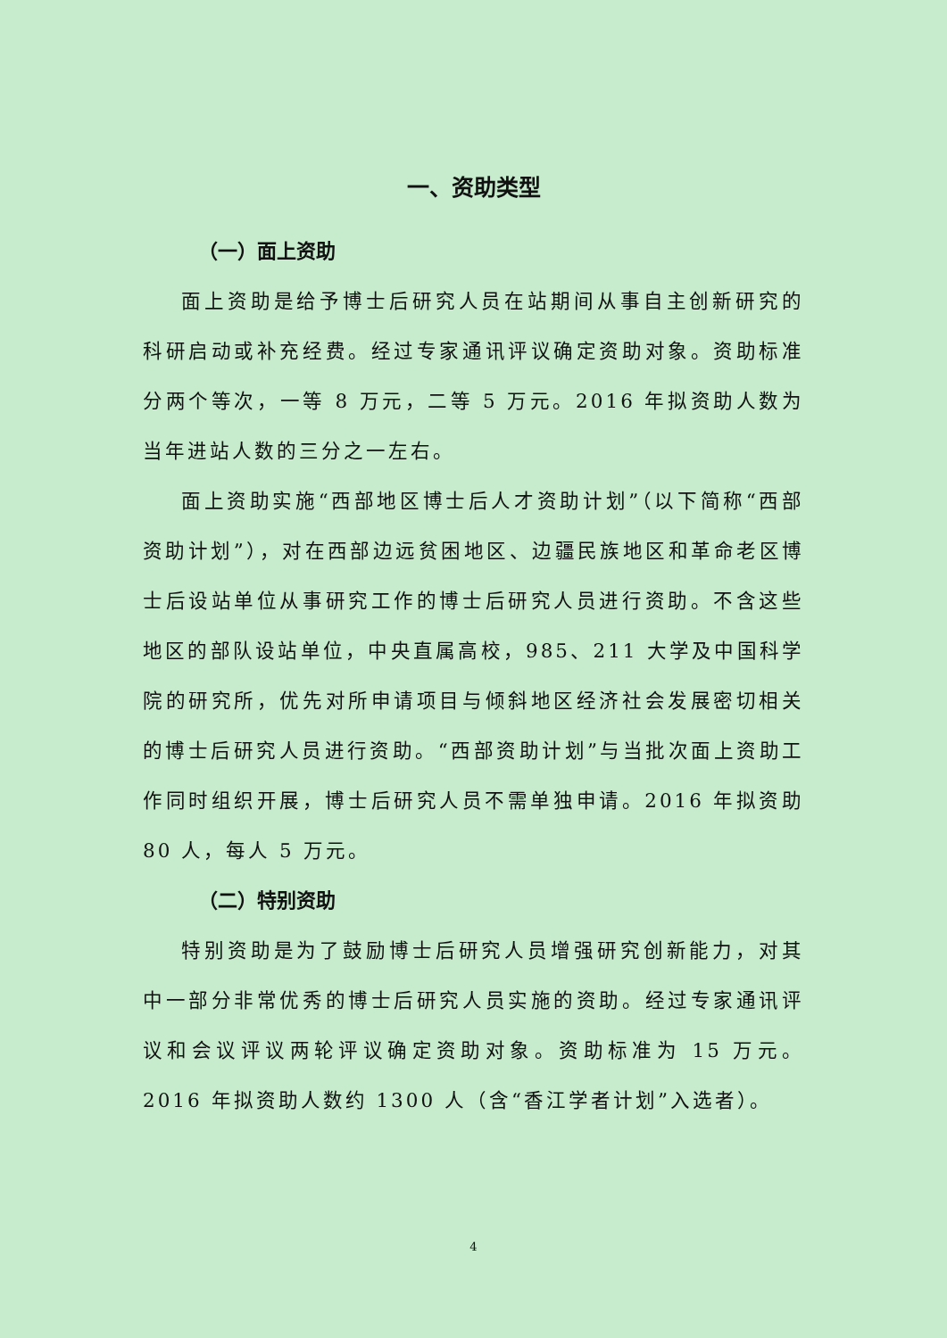一、资助类型
（一）面上资助
面上资助是给予博士后研究人员在站期间从事自主创新研究的科研启动或补充经费。经过专家通讯评议确定资助对象。资助标准分两个等次，一等 8 万元，二等 5 万元。2016 年拟资助人数为当年进站人数的三分之一左右。
面上资助实施“西部地区博士后人才资助计划”（以下简称“西部资助计划”），对在西部边远贫困地区、边疆民族地区和革命老区博士后设站单位从事研究工作的博士后研究人员进行资助。不含这些地区的部队设站单位，中央直属高校，985、211 大学及中国科学院的研究所，优先对所申请项目与倾斜地区经济社会发展密切相关的博士后研究人员进行资助。“西部资助计划”与当批次面上资助工作同时组织开展，博士后研究人员不需单独申请。2016 年拟资助 80 人，每人 5 万元。
（二）特别资助
特别资助是为了鼓励博士后研究人员增强研究创新能力，对其中一部分非常优秀的博士后研究人员实施的资助。经过专家通讯评议和会议评议两轮评议确定资助对象。资助标准为 15 万元。2016 年拟资助人数约 1300 人（含“香江学者计划”入选者）。
4